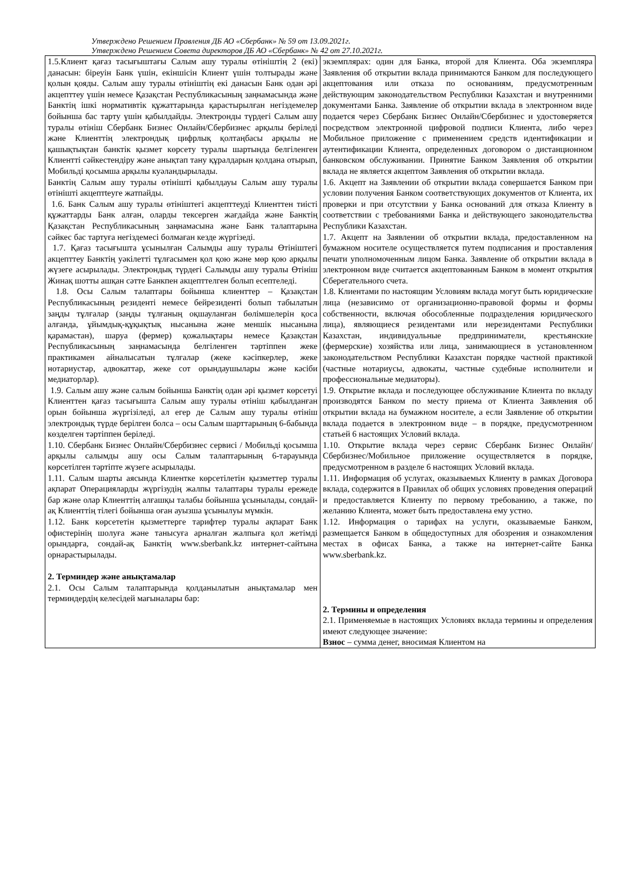Утверждено Решением Правления ДБ АО «Сбербанк» № 59 от 13.09.2021г.
Утверждено Решением Совета директоров ДБ АО «Сбербанк» № 42 от 27.10.2021г.
| 1.5.Клиент қағаз тасығыштағы Салым ашу туралы өтініштің 2 (екі) данасын: біреуін Банк үшін, екіншісін Клиент үшін толтырады және қолын қояды. Салым ашу туралы өтініштің екі данасын Банк одан әрі акцепттеу үшін немесе Қазақстан Республикасының заңнамасында және Банктің ішкі нормативтік құжаттарында қарастырылған негіздемелер бойынша бас тарту үшін қабылдайды. Электронды түрдегі Салым ашу туралы өтініш Сбербанк Бизнес Онлайн/Сбербизнес арқылы беріледі және Клиенттің электрондық цифрлық қолтаңбасы арқылы не қашықтықтан банктік қызмет көрсету туралы шартында белгіленген Клиентті сәйкестендіру және анықтап тану құралдарын қолдана отырып, Мобильді қосымша арқылы куәландырылады. Банктің Салым ашу туралы өтінішті қабылдауы Салым ашу туралы өтінішті акцептteуге жатпайды. 1.6. Банк Салым ашу туралы өтініштегі акцепттеуді Клиенттен тиісті құжаттарды Банк алған, оларды тексерген жағдайда және Банктің Қазақстан Республикасының заңнамасына және Банк талаптарына сәйкес бас тартуға негіздемесі болмаған кезде жүргізеді. 1.7. Қағаз тасығышта ұсынылған Салымды ашу туралы Өтініштегі акцепттеу Банктің уәкілетті тұлғасымен қол қою және мөр қою арқылы жүзеге асырылады. Электрондық түрдегі Салымды ашу туралы Өтініш Жинақ шотты ашқан сәтте Банкпен акцепттелген болып есептеледі. 1.8. Осы Салым талаптары бойынша клиенттер – Қазақстан Республикасының резиденті немесе бейрезиденті болып табылатын заңды тұлғалар (заңды тұлғаның оқшауланған бөлімшелерін қоса алғанда, ұйымдық-құқықтық нысанына және меншік нысанына қарамастан), шаруа (фермер) қожалықтары немесе Қазақстан Республикасының заңнамасында белгіленген тәртіппен жеке практикамен айналысатын тұлғалар (жеке кәсіпкерлер, жеке нотариустар, адвокаттар, жеке сот орындаушылары және кәсіби медиаторлар). 1.9. Салым ашу және салым бойынша Банктің одан әрі қызмет көрсетуі Клиенттен қағаз тасығышта Салым ашу туралы өтініш қабылданған орын бойынша жүргізіледі, ал егер де Салым ашу туралы өтініш электрондық түрде берілген болса – осы Салым шарттарының 6-бабында көзделген тәртіппен беріледі. 1.10. Сбербанк Бизнес Онлайн/Сбербизнес сервисі / Мобильді қосымша арқылы салымды ашу осы Салым талаптарының 6-тарауында көрсетілген тәртіпте жүзеге асырылады. 1.11. Салым шарты аясында Клиентке көрсетілетін қызметтер туралы ақпарат Операцияларды жүргізудің жалпы талаптары туралы ережеде бар және олар Клиенттің алғашқы талабы бойынша ұсынылады, сондай-ақ Клиенттің тілегі бойынша оған ауызша ұсынылуы мүмкін. 1.12. Банк көрсететін қызметтерге тарифтер туралы ақпарат Банк офистерінің шолуға және танысуға арналған жалпыға қол жетімді орындарға, сондай-ақ Банктің www.sberbank.kz интернет-сайтына орнарастырылады. 2. Терминдер және анықтамалар 2.1. Осы Салым талаптарында қолданылатын анықтамалар мен терминдердің келесідей мағыналары бар: | экземплярах: один для Банка, второй для Клиента. Оба экземпляра Заявления об открытии вклада принимаются Банком для последующего акцептования или отказа по основаниям, предусмотренным действующим законодательством Республики Казахстан и внутренними документами Банка. Заявление об открытии вклада в электронном виде подается через Сбербанк Бизнес Онлайн/Сбербизнес и удостоверяется посредством электронной цифровой подписи Клиента, либо через Мобильное приложение с применением средств идентификации и аутентификации Клиента, определенных договором о дистанционном банковском обслуживании. Принятие Банком Заявления об открытии вклада не является акцептом Заявления об открытии вклада. 1.6. Акцепт на Заявлении об открытии вклада совершается Банком при условии получения Банком соответствующих документов от Клиента, их проверки и при отсутствии у Банка оснований для отказа Клиенту в соответствии с требованиями Банка и действующего законодательства Республики Казахстан. 1.7. Акцепт на Заявлении об открытии вклада, предоставленном на бумажном носителе осуществляется путем подписания и проставления печати уполномоченным лицом Банка. Заявление об открытии вклада в электронном виде считается акцептованным Банком в момент открытия Сберегательного счета. 1.8. Клиентами по настоящим Условиям вклада могут быть юридические лица (независимо от организационно-правовой формы и формы собственности, включая обособленные подразделения юридического лица), являющиеся резидентами или нерезидентами Республики Казахстан, индивидуальные предприниматели, крестьянские (фермерские) хозяйства или лица, занимающиеся в установленном законодательством Республики Казахстан порядке частной практикой (частные нотариусы, адвокаты, частные судебные исполнители и профессиональные медиаторы). 1.9. Открытие вклада и последующее обслуживание Клиента по вкладу производятся Банком по месту приема от Клиента Заявления об открытии вклада на бумажном носителе, а если Заявление об открытии вклада подается в электронном виде – в порядке, предусмотренном статьей 6 настоящих Условий вклада. 1.10. Открытие вклада через сервис Сбербанк Бизнес Онлайн/Сбербизнес/Мобильное приложение осуществляется в порядке, предусмотренном в разделе 6 настоящих Условий вклада. 1.11. Информация об услугах, оказываемых Клиенту в рамках Договора вклада, содержится в Правилах об общих условиях проведения операций и предоставляется Клиенту по первому требованию, а также, по желанию Клиента, может быть предоставлена ему устно. 1.12. Информация о тарифах на услуги, оказываемые Банком, размещается Банком в общедоступных для обозрения и ознакомления местах в офисах Банка, а также на интернет-сайте Банка www.sberbank.kz. 2. Термины и определения 2.1. Применяемые в настоящих Условиях вклада термины и определения имеют следующее значение: Взнос – сумма денег, вносимая Клиентом на |